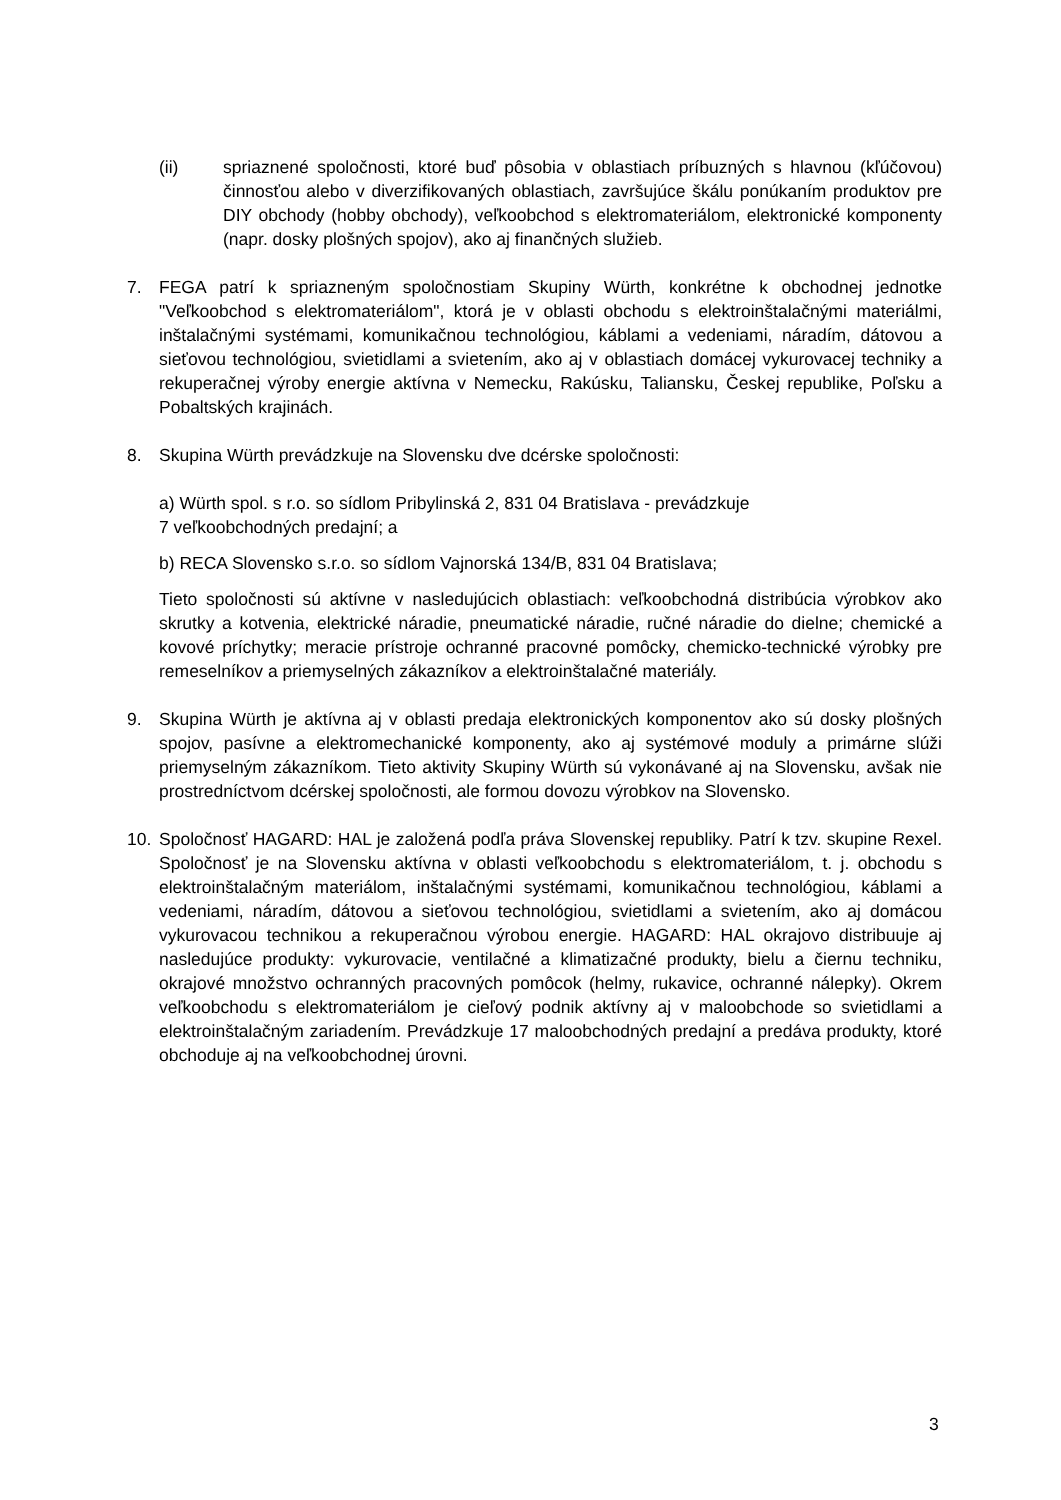(ii) spriaznené spoločnosti, ktoré buď pôsobia v oblastiach príbuzných s hlavnou (kľúčovou) činnosťou alebo v diverzifikovaných oblastiach, završujúce škálu ponúkaním produktov pre DIY obchody (hobby obchody), veľkoobchod s elektromateriálom, elektronické komponenty (napr. dosky plošných spojov), ako aj finančných služieb.
7. FEGA patrí k spriazneným spoločnostiam Skupiny Würth, konkrétne k obchodnej jednotke "Veľkoobchod s elektromateriálom", ktorá je v oblasti obchodu s elektroinštalačnými materiálmi, inštalačnými systémami, komunikačnou technológiou, káblami a vedeniami, náradím, dátovou a sieťovou technológiou, svietidlami a svietením, ako aj v oblastiach domácej vykurovacej techniky a rekuperačnej výroby energie aktívna v Nemecku, Rakúsku, Taliansku, Českej republike, Poľsku a Pobaltských krajinách.
8. Skupina Würth prevádzkuje na Slovensku dve dcérske spoločnosti:
a) Würth spol. s r.o. so sídlom Pribylinská 2, 831 04 Bratislava - prevádzkuje
7 veľkoobchodných predajní; a
b) RECA Slovensko s.r.o. so sídlom Vajnorská 134/B, 831 04 Bratislava;
Tieto spoločnosti sú aktívne v nasledujúcich oblastiach: veľkoobchodná distribúcia výrobkov ako skrutky a kotvenia, elektrické náradie, pneumatické náradie, ručné náradie do dielne; chemické a kovové príchytky; meracie prístroje ochranné pracovné pomôcky, chemicko-technické výrobky pre remeselníkov a priemyselných zákazníkov a elektroinštalačné materiály.
9. Skupina Würth je aktívna aj v oblasti predaja elektronických komponentov ako sú dosky plošných spojov, pasívne a elektromechanické komponenty, ako aj systémové moduly a primárne slúži priemyselným zákazníkom. Tieto aktivity Skupiny Würth sú vykonávané aj na Slovensku, avšak nie prostredníctvom dcérskej spoločnosti, ale formou dovozu výrobkov na Slovensko.
10. Spoločnosť HAGARD: HAL je založená podľa práva Slovenskej republiky. Patrí k tzv. skupine Rexel. Spoločnosť je na Slovensku aktívna v oblasti veľkoobchodu s elektromateriálom, t. j. obchodu s elektroinštalačným materiálom, inštalačnými systémami, komunikačnou technológiou, káblami a vedeniami, náradím, dátovou a sieťovou technológiou, svietidlami a svietením, ako aj domácou vykurovacou technikou a rekuperačnou výrobou energie. HAGARD: HAL okrajovo distribuuje aj nasledujúce produkty: vykurovacie, ventilačné a klimatizačné produkty, bielu a čiernu techniku, okrajové množstvo ochranných pracovných pomôcok (helmy, rukavice, ochranné nálepky). Okrem veľkoobchodu s elektromateriálom je cieľový podnik aktívny aj v maloobchode so svietidlami a elektroinštalačným zariadením. Prevádzkuje 17 maloobchodných predajní a predáva produkty, ktoré obchoduje aj na veľkoobchodnej úrovni.
3